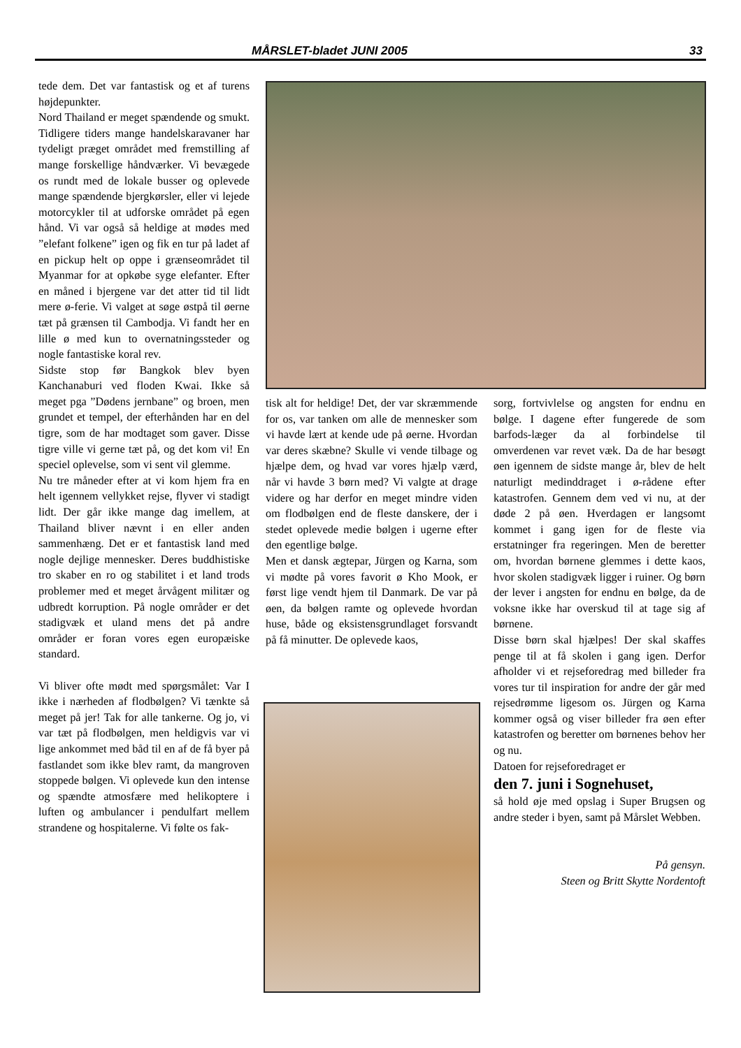MÅRSLET-bladet JUNI 2005 33
tede dem. Det var fantastisk og et af turens højdepunkter.
Nord Thailand er meget spændende og smukt. Tidligere tiders mange handelskaravaner har tydeligt præget området med fremstilling af mange forskellige håndværker. Vi bevægede os rundt med de lokale busser og oplevede mange spændende bjergkørsler, eller vi lejede motorcykler til at udforske området på egen hånd. Vi var også så heldige at mødes med ”elefant folkene” igen og fik en tur på ladet af en pickup helt op oppe i grænseområdet til Myanmar for at opkøbe syge elefanter. Efter en måned i bjergene var det atter tid til lidt mere ø-ferie. Vi valget at søge østpå til øerne tæt på grænsen til Cambodja. Vi fandt her en lille ø med kun to overnatningssteder og nogle fantastiske koral rev.
Sidste stop før Bangkok blev byen Kanchanaburi ved floden Kwai. Ikke så meget pga ”Dødens jernbane” og broen, men grundet et tempel, der efterhånden har en del tigre, som de har modtaget som gaver. Disse tigre ville vi gerne tæt på, og det kom vi! En speciel oplevelse, som vi sent vil glemme.
Nu tre måneder efter at vi kom hjem fra en helt igennem vellykket rejse, flyver vi stadigt lidt. Der går ikke mange dag imellem, at Thailand bliver nævnt i en eller anden sammenhæng. Det er et fantastisk land med nogle dejlige mennesker. Deres buddhistiske tro skaber en ro og stabilitet i et land trods problemer med et meget årvågent militær og udbredt korruption. På nogle områder er det stadigvæk et uland mens det på andre områder er foran vores egen europæiske standard.
Vi bliver ofte mødt med spørgsmålet: Var I ikke i nærheden af flodbølgen? Vi tænkte så meget på jer! Tak for alle tankerne. Og jo, vi var tæt på flodbølgen, men heldigvis var vi lige ankommet med båd til en af de få byer på fastlandet som ikke blev ramt, da mangroven stoppede bølgen. Vi oplevede kun den intense og spændte atmosfære med helikoptere i luften og ambulancer i pendulfart mellem strandene og hospitalerne. Vi følte os fak-
tisk alt for heldige! Det, der var skræmmende for os, var tanken om alle de mennesker som vi havde lært at kende ude på øerne. Hvordan var deres skæbne? Skulle vi vende tilbage og hjælpe dem, og hvad var vores hjælp værd, når vi havde 3 børn med? Vi valgte at drage videre og har derfor en meget mindre viden om flodbølgen end de fleste danskere, der i stedet oplevede medie bølgen i ugerne efter den egentlige bølge.
Men et dansk ægtepar, Jürgen og Karna, som vi mødte på vores favorit ø Kho Mook, er først lige vendt hjem til Danmark. De var på øen, da bølgen ramte og oplevede hvordan huse, både og eksistensgrundlaget forsvandt på få minutter. De oplevede kaos,
sorg, fortvivlelse og angsten for endnu en bølge. I dagene efter fungerede de som barfods-læger da al forbindelse til omverdenen var revet væk. Da de har besøgt øen igennem de sidste mange år, blev de helt naturligt medinddraget i ø-rådene efter katastrofen. Gennem dem ved vi nu, at der døde 2 på øen. Hverdagen er langsomt kommet i gang igen for de fleste via erstatninger fra regeringen. Men de beretter om, hvordan børnene glemmes i dette kaos, hvor skolen stadigvæk ligger i ruiner. Og børn der lever i angsten for endnu en bølge, da de voksne ikke har overskud til at tage sig af børnene.
Disse børn skal hjælpes! Der skal skaffes penge til at få skolen i gang igen. Derfor afholder vi et rejseforedrag med billeder fra vores tur til inspiration for andre der går med rejsedrømme ligesom os. Jürgen og Karna kommer også og viser billeder fra øen efter katastrofen og beretter om børnenes behov her og nu.
Datoen for rejseforedraget er
den 7. juni i Sognehuset,
så hold øje med opslag i Super Brugsen og andre steder i byen, samt på Mårslet Webben.
På gensyn.
Steen og Britt Skytte Nordentoft